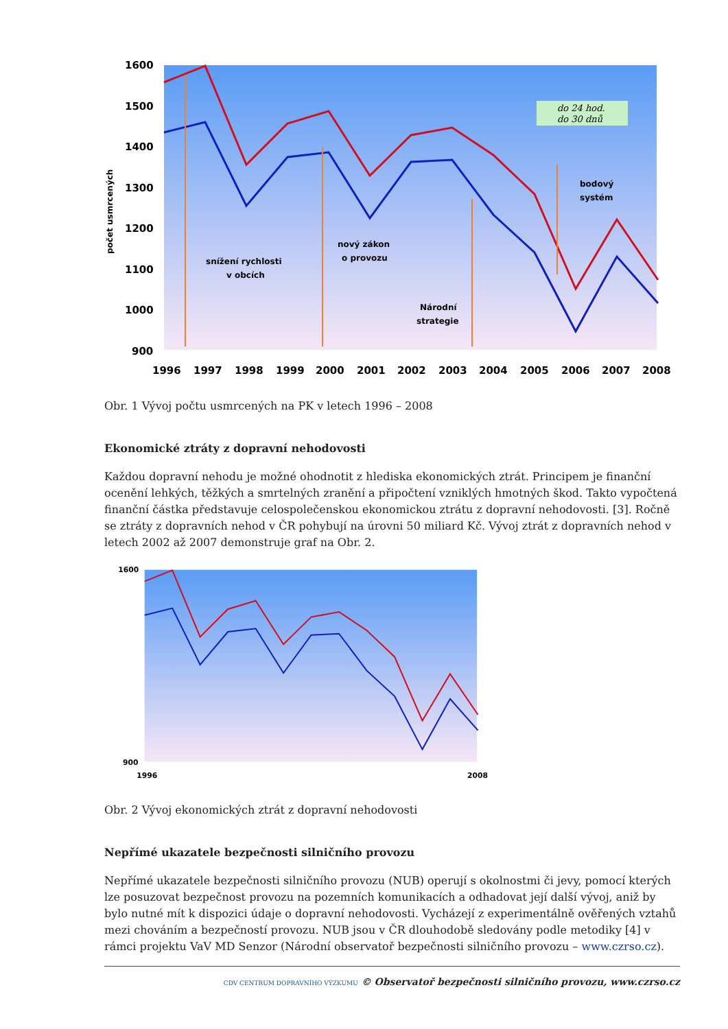1600
1500
1400
1300
1200
1100
1000
900
1996
1997
1998
1999
2000
2001
2002
2003
2004
2005
2006
2007
2008
počet usmrcených
snížení rychlosti
v obcích
nový zákon
o provozu
Národní
strategie
bodový
systém
do 24 hod.
do 30 dnů
Obr. 1 Vývoj počtu usmrcených na PK v letech 1996 – 2008
Ekonomické ztráty z dopravní nehodovosti
Každou dopravní nehodu je možné ohodnotit z hlediska ekonomických ztrát. Principem je finanční ocenění lehkých, těžkých a smrtelných zranění a připočtení vzniklých hmotných škod. Takto vypočtená finanční částka představuje celospolečenskou ekonomickou ztrátu z dopravní nehodovosti. [3]. Ročně se ztráty z dopravních nehod v ČR pohybují na úrovni 50 miliard Kč. Vývoj ztrát z dopravních nehod v letech 2002 až 2007 demonstruje graf na Obr. 2.
1600
900
1996
2008
Obr. 2 Vývoj ekonomických ztrát z dopravní nehodovosti
Nepřímé ukazatele bezpečnosti silničního provozu
Nepřímé ukazatele bezpečnosti silničního provozu (NUB) operují s okolnostmi či jevy, pomocí kterých lze posuzovat bezpečnost provozu na pozemních komunikacích a odhadovat její další vývoj, aniž by bylo nutné mít k dispozici údaje o dopravní nehodovosti. Vycházejí z experimentálně ověřených vztahů mezi chováním a bezpečností provozu. NUB jsou v ČR dlouhodobě sledovány podle metodiky [4] v rámci projektu VaV MD Senzor (Národní observatoř bezpečnosti silničního provozu – www.czrso.cz).
CDV CENTRUM DOPRAVNÍHO VÝZKUMU © Observatoř bezpečnosti silničního provozu, www.czrso.cz